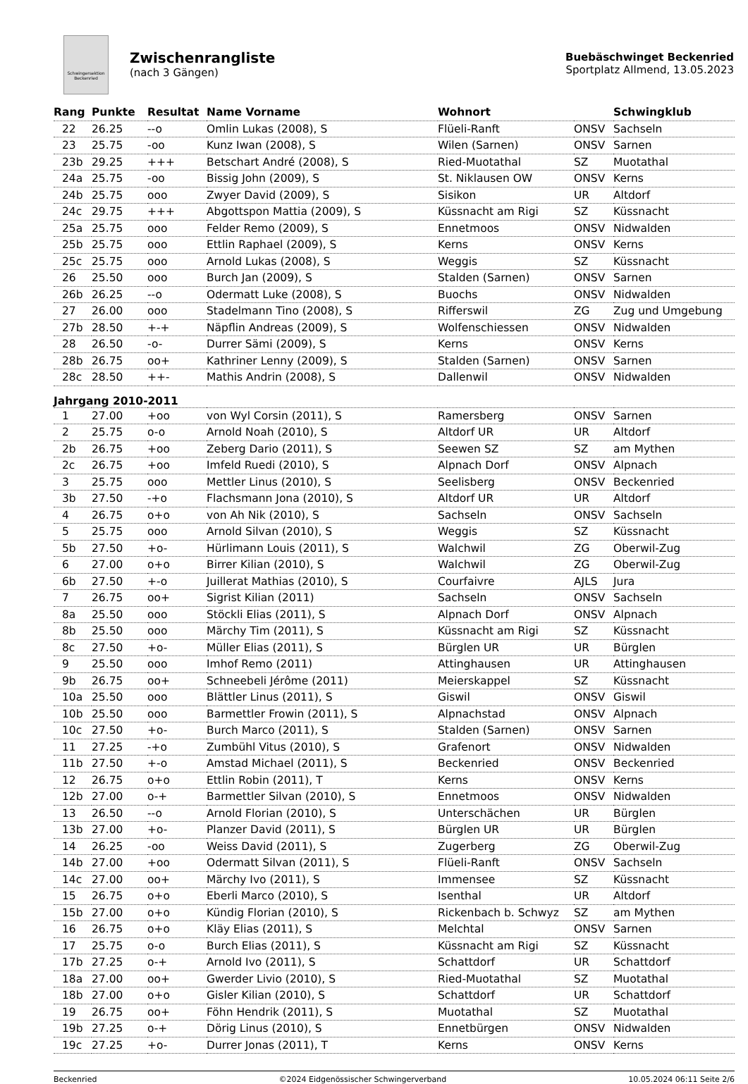Schwingersektion Beckenried
Zwischenrangliste
(nach 3 Gängen)
Buebäschwinget Beckenried
Sportplatz Allmend, 13.05.2023
| Rang | Punkte | Resultat | Name Vorname | Wohnort | | Schwingklub |
| --- | --- | --- | --- | --- | --- | --- |
| 22 | 26.25 | --o | Omlin Lukas (2008), S | Flüeli-Ranft | ONSV | Sachseln |
| 23 | 25.75 | -oo | Kunz Iwan (2008), S | Wilen (Sarnen) | ONSV | Sarnen |
| 23b | 29.25 | +++ | Betschart André (2008), S | Ried-Muotathal | SZ | Muotathal |
| 24a | 25.75 | -oo | Bissig John (2009), S | St. Niklausen OW | ONSV | Kerns |
| 24b | 25.75 | ooo | Zwyer David (2009), S | Sisikon | UR | Altdorf |
| 24c | 29.75 | +++ | Abgottspon Mattia (2009), S | Küssnacht am Rigi | SZ | Küssnacht |
| 25a | 25.75 | ooo | Felder Remo (2009), S | Ennetmoos | ONSV | Nidwalden |
| 25b | 25.75 | ooo | Ettlin Raphael (2009), S | Kerns | ONSV | Kerns |
| 25c | 25.75 | ooo | Arnold Lukas (2008), S | Weggis | SZ | Küssnacht |
| 26 | 25.50 | ooo | Burch Jan (2009), S | Stalden (Sarnen) | ONSV | Sarnen |
| 26b | 26.25 | --o | Odermatt Luke (2008), S | Buochs | ONSV | Nidwalden |
| 27 | 26.00 | ooo | Stadelmann Tino (2008), S | Rifferswil | ZG | Zug und Umgebung |
| 27b | 28.50 | +-+ | Näpflin Andreas (2009), S | Wolfenschiessen | ONSV | Nidwalden |
| 28 | 26.50 | -o- | Durrer Sämi (2009), S | Kerns | ONSV | Kerns |
| 28b | 26.75 | oo+ | Kathriner Lenny (2009), S | Stalden (Sarnen) | ONSV | Sarnen |
| 28c | 28.50 | ++- | Mathis Andrin (2008), S | Dallenwil | ONSV | Nidwalden |
| Jahrgang 2010-2011 | | | | | | |
| 1 | 27.00 | +oo | von Wyl Corsin (2011), S | Ramersberg | ONSV | Sarnen |
| 2 | 25.75 | o-o | Arnold Noah (2010), S | Altdorf UR | UR | Altdorf |
| 2b | 26.75 | +oo | Zeberg Dario (2011), S | Seewen SZ | SZ | am Mythen |
| 2c | 26.75 | +oo | Imfeld Ruedi (2010), S | Alpnach Dorf | ONSV | Alpnach |
| 3 | 25.75 | ooo | Mettler Linus (2010), S | Seelisberg | ONSV | Beckenried |
| 3b | 27.50 | -+o | Flachsmann Jona (2010), S | Altdorf UR | UR | Altdorf |
| 4 | 26.75 | o+o | von Ah Nik (2010), S | Sachseln | ONSV | Sachseln |
| 5 | 25.75 | ooo | Arnold Silvan (2010), S | Weggis | SZ | Küssnacht |
| 5b | 27.50 | +o- | Hürlimann Louis (2011), S | Walchwil | ZG | Oberwil-Zug |
| 6 | 27.00 | o+o | Birrer Kilian (2010), S | Walchwil | ZG | Oberwil-Zug |
| 6b | 27.50 | +-o | Juillerat Mathias (2010), S | Courfaivre | AJLS | Jura |
| 7 | 26.75 | oo+ | Sigrist Kilian (2011) | Sachseln | ONSV | Sachseln |
| 8a | 25.50 | ooo | Stöckli Elias (2011), S | Alpnach Dorf | ONSV | Alpnach |
| 8b | 25.50 | ooo | Märchy Tim (2011), S | Küssnacht am Rigi | SZ | Küssnacht |
| 8c | 27.50 | +o- | Müller Elias (2011), S | Bürglen UR | UR | Bürglen |
| 9 | 25.50 | ooo | Imhof Remo (2011) | Attinghausen | UR | Attinghausen |
| 9b | 26.75 | oo+ | Schneebeli Jérôme (2011) | Meierskappel | SZ | Küssnacht |
| 10a | 25.50 | ooo | Blättler Linus (2011), S | Giswil | ONSV | Giswil |
| 10b | 25.50 | ooo | Barmettler Frowin (2011), S | Alpnachstad | ONSV | Alpnach |
| 10c | 27.50 | +o- | Burch Marco (2011), S | Stalden (Sarnen) | ONSV | Sarnen |
| 11 | 27.25 | -+o | Zumbühl Vitus (2010), S | Grafenort | ONSV | Nidwalden |
| 11b | 27.50 | +-o | Amstad Michael (2011), S | Beckenried | ONSV | Beckenried |
| 12 | 26.75 | o+o | Ettlin Robin (2011), T | Kerns | ONSV | Kerns |
| 12b | 27.00 | o-+ | Barmettler Silvan (2010), S | Ennetmoos | ONSV | Nidwalden |
| 13 | 26.50 | --o | Arnold Florian (2010), S | Unterschächen | UR | Bürglen |
| 13b | 27.00 | +o- | Planzer David (2011), S | Bürglen UR | UR | Bürglen |
| 14 | 26.25 | -oo | Weiss David (2011), S | Zugerberg | ZG | Oberwil-Zug |
| 14b | 27.00 | +oo | Odermatt Silvan (2011), S | Flüeli-Ranft | ONSV | Sachseln |
| 14c | 27.00 | oo+ | Märchy Ivo (2011), S | Immensee | SZ | Küssnacht |
| 15 | 26.75 | o+o | Eberli Marco (2010), S | Isenthal | UR | Altdorf |
| 15b | 27.00 | o+o | Kündig Florian (2010), S | Rickenbach b. Schwyz | SZ | am Mythen |
| 16 | 26.75 | o+o | Kläy Elias (2011), S | Melchtal | ONSV | Sarnen |
| 17 | 25.75 | o-o | Burch Elias (2011), S | Küssnacht am Rigi | SZ | Küssnacht |
| 17b | 27.25 | o-+ | Arnold Ivo (2011), S | Schattdorf | UR | Schattdorf |
| 18a | 27.00 | oo+ | Gwerder Livio (2010), S | Ried-Muotathal | SZ | Muotathal |
| 18b | 27.00 | o+o | Gisler Kilian (2010), S | Schattdorf | UR | Schattdorf |
| 19 | 26.75 | oo+ | Föhn Hendrik (2011), S | Muotathal | SZ | Muotathal |
| 19b | 27.25 | o-+ | Dörig Linus (2010), S | Ennetbürgen | ONSV | Nidwalden |
| 19c | 27.25 | +o- | Durrer Jonas (2011), T | Kerns | ONSV | Kerns |
Beckenried ©2024 Eidgenössischer Schwingerverband 10.05.2024 06:11 Seite 2/6